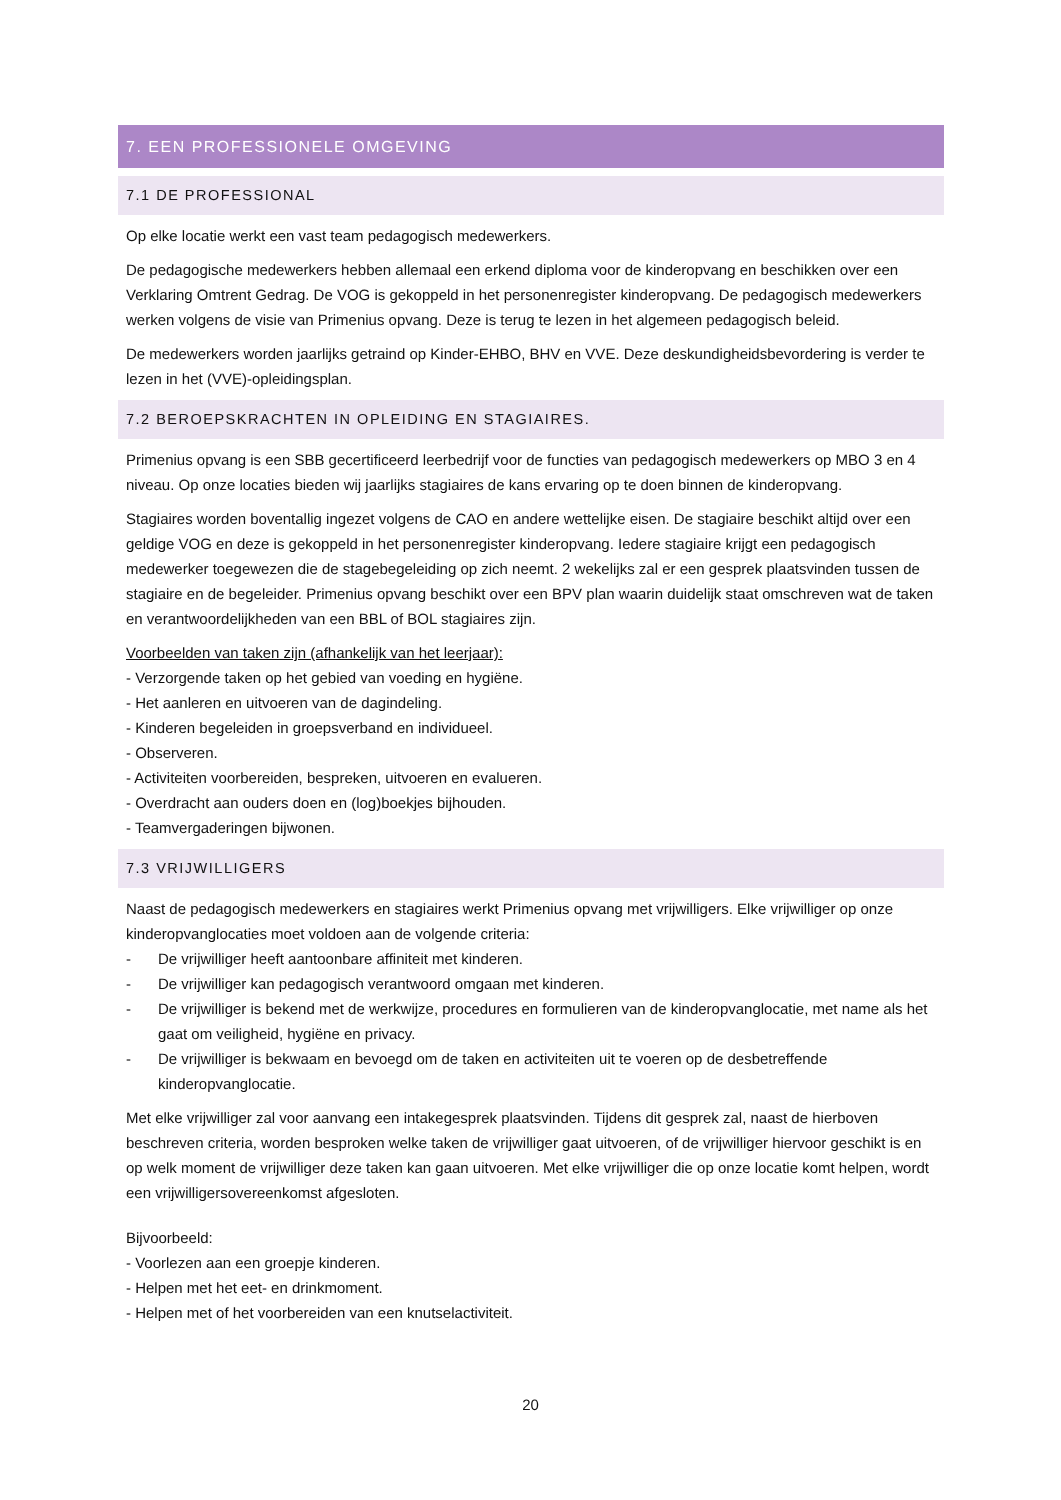7. EEN PROFESSIONELE OMGEVING
7.1 DE PROFESSIONAL
Op elke locatie werkt een vast team pedagogisch medewerkers.
De pedagogische medewerkers hebben allemaal een erkend diploma voor de kinderopvang en beschikken over een Verklaring Omtrent Gedrag. De VOG is gekoppeld in het personenregister kinderopvang. De pedagogisch medewerkers werken volgens de visie van Primenius opvang. Deze is terug te lezen in het algemeen pedagogisch beleid.
De medewerkers worden jaarlijks getraind op Kinder-EHBO, BHV en VVE. Deze deskundigheidsbevordering is verder te lezen in het (VVE)-opleidingsplan.
7.2 BEROEPSKRACHTEN IN OPLEIDING EN STAGIAIRES.
Primenius opvang is een SBB gecertificeerd leerbedrijf voor de functies van pedagogisch medewerkers op MBO 3 en 4 niveau. Op onze locaties bieden wij jaarlijks stagiaires de kans ervaring op te doen binnen de kinderopvang.
Stagiaires worden boventallig ingezet volgens de CAO en andere wettelijke eisen. De stagiaire beschikt altijd over een geldige VOG en deze is gekoppeld in het personenregister kinderopvang. Iedere stagiaire krijgt een pedagogisch medewerker toegewezen die de stagebegeleiding op zich neemt. 2 wekelijks zal er een gesprek plaatsvinden tussen de stagiaire en de begeleider. Primenius opvang beschikt over een BPV plan waarin duidelijk staat omschreven wat de taken en verantwoordelijkheden van een BBL of BOL stagiaires zijn.
Voorbeelden van taken zijn (afhankelijk van het leerjaar):
- Verzorgende taken op het gebied van voeding en hygiëne.
- Het aanleren en uitvoeren van de dagindeling.
- Kinderen begeleiden in groepsverband en individueel.
- Observeren.
- Activiteiten voorbereiden, bespreken, uitvoeren en evalueren.
- Overdracht aan ouders doen en (log)boekjes bijhouden.
- Teamvergaderingen bijwonen.
7.3 VRIJWILLIGERS
Naast de pedagogisch medewerkers en stagiaires werkt Primenius opvang met vrijwilligers. Elke vrijwilliger op onze kinderopvanglocaties moet voldoen aan de volgende criteria:
- De vrijwilliger heeft aantoonbare affiniteit met kinderen.
- De vrijwilliger kan pedagogisch verantwoord omgaan met kinderen.
- De vrijwilliger is bekend met de werkwijze, procedures en formulieren van de kinderopvanglocatie, met name als het gaat om veiligheid, hygiëne en privacy.
- De vrijwilliger is bekwaam en bevoegd om de taken en activiteiten uit te voeren op de desbetreffende kinderopvanglocatie.
Met elke vrijwilliger zal voor aanvang een intakegesprek plaatsvinden. Tijdens dit gesprek zal, naast de hierboven beschreven criteria, worden besproken welke taken de vrijwilliger gaat uitvoeren, of de vrijwilliger hiervoor geschikt is en op welk moment de vrijwilliger deze taken kan gaan uitvoeren. Met elke vrijwilliger die op onze locatie komt helpen, wordt een vrijwilligersovereenkomst afgesloten.
Bijvoorbeeld:
- Voorlezen aan een groepje kinderen.
- Helpen met het eet- en drinkmoment.
- Helpen met of het voorbereiden van een knutselactiviteit.
20